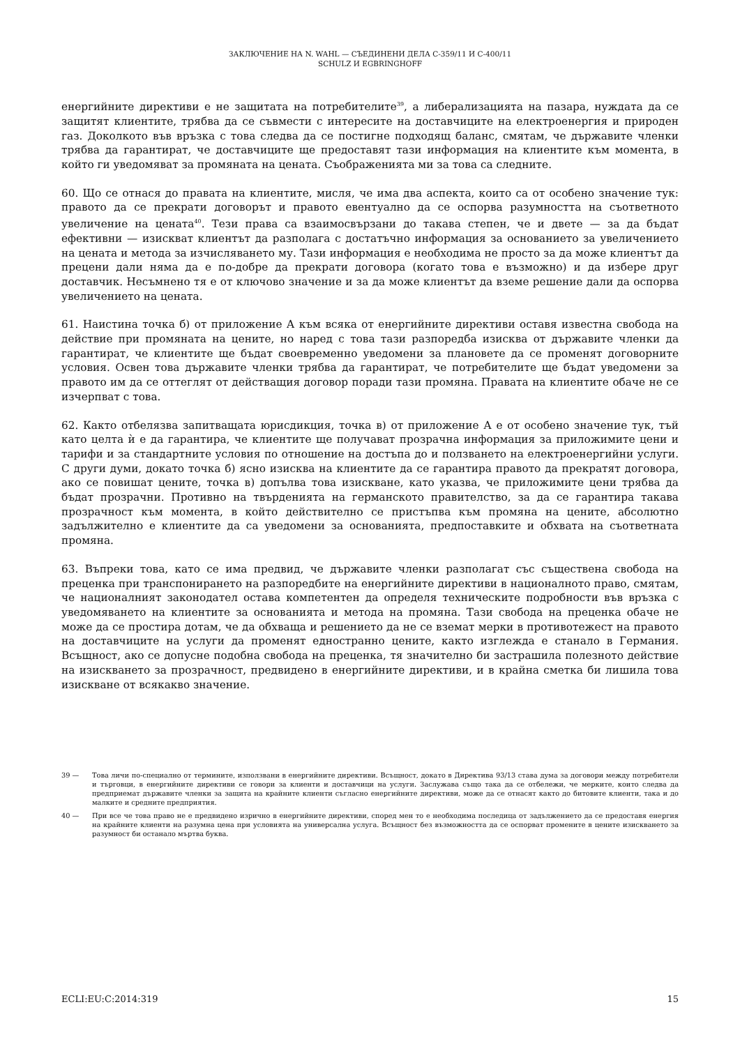ЗАКЛЮЧЕНИЕ НА N. WAHL — СЪЕДИНЕНИ ДЕЛА C-359/11 И C-400/11
SCHULZ И EGBRINGHOFF
енергийните директиви е не защитата на потребителите<sup>39</sup>, а либерализацията на пазара, нуждата да се защитят клиентите, трябва да се съвмести с интересите на доставчиците на електроенергия и природен газ. Доколкото във връзка с това следва да се постигне подходящ баланс, смятам, че държавите членки трябва да гарантират, че доставчиците ще предоставят тази информация на клиентите към момента, в който ги уведомяват за промяната на цената. Съображенията ми за това са следните.
60. Що се отнася до правата на клиентите, мисля, че има два аспекта, които са от особено значение тук: правото да се прекрати договорът и правото евентуално да се оспорва разумността на съответното увеличение на цената<sup>40</sup>. Тези права са взаимосвързани до такава степен, че и двете — за да бъдат ефективни — изискват клиентът да разполага с достатъчно информация за основанието за увеличението на цената и метода за изчисляването му. Тази информация е необходима не просто за да може клиентът да прецени дали няма да е по-добре да прекрати договора (когато това е възможно) и да избере друг доставчик. Несъмнено тя е от ключово значение и за да може клиентът да вземе решение дали да оспорва увеличението на цената.
61. Наистина точка б) от приложение А към всяка от енергийните директиви оставя известна свобода на действие при промяната на цените, но наред с това тази разпоредба изисква от държавите членки да гарантират, че клиентите ще бъдат своевременно уведомени за плановете да се променят договорните условия. Освен това държавите членки трябва да гарантират, че потребителите ще бъдат уведомени за правото им да се оттеглят от действащия договор поради тази промяна. Правата на клиентите обаче не се изчерпват с това.
62. Както отбелязва запитващата юрисдикция, точка в) от приложение А е от особено значение тук, тъй като целта ѝ е да гарантира, че клиентите ще получават прозрачна информация за приложимите цени и тарифи и за стандартните условия по отношение на достъпа до и ползването на електроенергийни услуги. С други думи, докато точка б) ясно изисква на клиентите да се гарантира правото да прекратят договора, ако се повишат цените, точка в) допълва това изискване, като указва, че приложимите цени трябва да бъдат прозрачни. Противно на твърденията на германското правителство, за да се гарантира такава прозрачност към момента, в който действително се пристъпва към промяна на цените, абсолютно задължително е клиентите да са уведомени за основанията, предпоставките и обхвата на съответната промяна.
63. Въпреки това, като се има предвид, че държавите членки разполагат със съществена свобода на преценка при транспонирането на разпоредбите на енергийните директиви в националното право, смятам, че националният законодател остава компетентен да определя техническите подробности във връзка с уведомяването на клиентите за основанията и метода на промяна. Тази свобода на преценка обаче не може да се простира дотам, че да обхваща и решението да не се вземат мерки в противотежест на правото на доставчиците на услуги да променят едностранно цените, както изглежда е станало в Германия. Всъщност, ако се допусне подобна свобода на преценка, тя значително би застрашила полезното действие на изискването за прозрачност, предвидено в енергийните директиви, и в крайна сметка би лишила това изискване от всякакво значение.
39 — Това личи по-специално от термините, използвани в енергийните директиви. Всъщност, докато в Директива 93/13 става дума за договори между потребители и търговци, в енергийните директиви се говори за клиенти и доставчици на услуги. Заслужава също така да се отбележи, че мерките, които следва да предприемат държавите членки за защита на крайните клиенти съгласно енергийните директиви, може да се отнасят както до битовите клиенти, така и до малките и средните предприятия.
40 — При все че това право не е предвидено изрично в енергийните директиви, според мен то е необходима последица от задължението да се предоставя енергия на крайните клиенти на разумна цена при условията на универсална услуга. Всъщност без възможността да се оспорват промените в цените изискването за разумност би останало мъртва буква.
ECLI:EU:C:2014:319 15